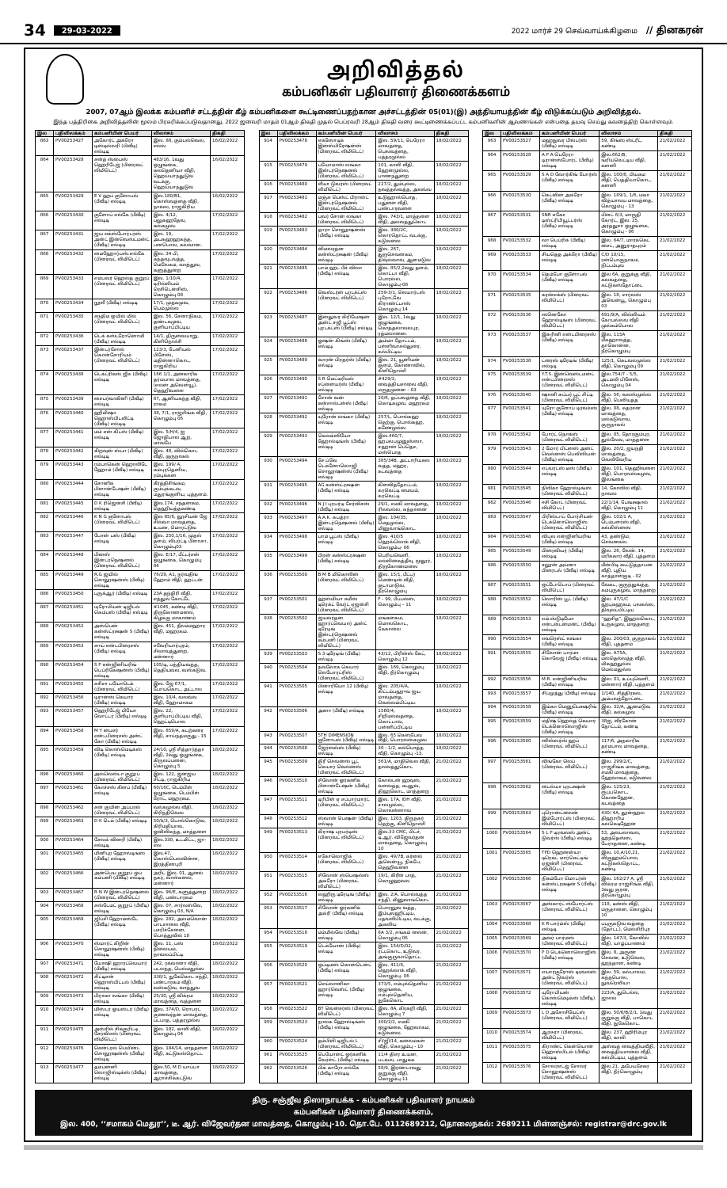34 29-03-2022 2022 மார்ச் 29 செவ்வாய்க்கிழமை // தினகரன்
அறிவித்தல்
கம்பனிகள் பதிவாளர் திணைக்களம்
2007, 07ஆம் இலக்க கம்பனிச் சட்டத்தின் கீழ் கம்பனிகளை கூட்டிணைப்பதற்கான அச்சட்டத்தின் 05(01)(இ) அத்தியாயத்தின் கீழ் விடுக்கப்படும் அறிவித்தல்.
இந்த பத்திரிகை அறிவித்தலின் மூலம் பிரசுரிக்கப்படுவதானது, 2022 ஜனவரி மாதம் 01ஆம் திகதி முதல் பெப்ரவரி 28ஆம் திகதி வரை கூட்டிணைக்கப்பட்ட கம்பனிகளின் ஆவணங்கள் என்பதை தயவு செய்து கவனத்திற் கொள்ளவும்.
| இல | பதிவிலக்கம் | கம்பனியின் பெயர் | விலாசம் | திகதி |
| --- | --- | --- | --- | --- |
| 863 | PV00253427 | அகோர்ட் அக்ரோ டிஸ்டில்லரி (பிவீடி) எல்டிடி | இல. 88, கும்பல்வெல, எல்ல | 16/02/2022 |
| 864 | PV00253428 | சன்த் ஸ்பைஸ் ஹெரிடேஜ் (பிரைவட் லிமிடெட்) | 483/16, 1வது ஒழுங்கை, கலதெனியா வீதி, ஹெய்யாந்துடுவ வடக்கு, ஹெய்யாந்துடுவ | 16/02/2022 |
| 865 | PV00253429 | E V ஹப் குளோபல் (பீவீடி) எல்டிடி | இல.180/B1, கொஸ்வத்தை வீதி, நாவல, ராஜகிரிய | 16/02/2022 |
| 866 | PV00253430 | குளோப் எல்கே (பீவீடி) எல்டிடி | இல. 4/12, பலுகஹதேவ, கல்கமுவ. | 17/02/2022 |
| 867 | PV00253431 | ஜய எக்ஸ்போர்டர்ஸ் அன்ட் இன்வெஸ்ட்மன்ட் (பீவீடி) எல்டிடி | இல. 19, அபகஹஹகந்த, பனபொல, கலவான. | 17/02/2022 |
| 868 | PV00253432 | மைஹோர்பஸ்.எல்கே (பிரைவட் லிமிடெட்) | இல. 34 பி, கந்தவுடவத்த, மெலேகம, வாத்துவ, களுத்துறை | 17/02/2022 |
| 869 | PV00253433 | எம்பவர் ஹெல்த் குறூப் (பிரைவட் லிமிடெட்) | இல. 1/10/4, டிரில்லியம் ரெசிடென்சிஸ், கொழும்பு 08 | 17/02/2022 |
| 870 | PV00253434 | நூலீ (பீவீடி) எல்டிடி | 17/1, முதகமுவ, பெம்முல்ல | 17/02/2022 |
| 871 | PV00253435 | சந்திம ஒயில் மில் (பிரைவட் லிமிடெட்) | இல. 56, சேனாநிகம, தண்டகமுவ, குளியாப்பிட்டிய | 17/02/2022 |
| 872 | PV00253436 | டெக் கஸ்ட்ரோனொமி (பீவீடி) எல்டிடி | 14/1, திருவையாறு, கிளிநொச்சி | 17/02/2022 |
| 873 | PV00253437 | இன்டர்சோல் கொன்சோரியம் (பிரைவட் லிமிடெட்) | 123/3, டேனியல் பிளேஸ், மதின்னாகொட, ராஜகிரிய | 17/02/2022 |
| 874 | PV00253438 | டெக்ட்ரிக்ஸ் ஜீசு (பீவீடி) எல்டிடி | 166 1/1, அனகாரிக தர்மபால மாவத்தை, (எலன் அவென்யூ), தெஹிவளை | 17/02/2022 |
| 875 | PV00253439 | சைபர்வாகினி (பீவீடி) எல்டிடி | 87, ஆனியகந்த வீதி, ராகம | 17/02/2022 |
| 876 | PV00253440 | ஹிமிஷா ஹொஸ்பிடலிட்டி (பீவீடி) எல்டிடி | 38, 7/1, ராஜசிங்க வீதி, கொழும்பு 06 | 17/02/2022 |
| 877 | PV00253441 | மம் என் கிட்ஸ் (பீவீடி) எல்டிடி | இல. 5/H/4, ஐ ஜோதிபால ஆற, மாவபே | 17/02/2022 |
| 878 | PV00253442 | கிறவுன் ஸ்பா (பீவீடி) எல்டிடி | இல. 48, வில்கொட வீதி, குருநாகல் | 17/02/2022 |
| 879 | PV00253443 | ரம்பாகென் ஹொலிடே ஹோம் (பீவீடி) எல்டிடி | இல. 199/ A, கம்புரதெனிய, ரம்புக்கன | 17/02/2022 |
| 880 | PV00253444 | சோனிக் பிளான்டேஷன் (பீவீடி) எல்டிடி | கீர்த்திசிங்கம, கும்புக்கடவ, மதுரங்குளிய, புத்தளம். | 17/02/2022 |
| 881 | PV00253445 | D K ரிஜென்சி (பீவீடி) எல்டிடி | இல.174, சந்தனகம, தெஹியத்தகண்டி | 17/02/2022 |
| 882 | PV00253446 | K N G குளோபல் (பிரைவட் லிமிடெட்) | இல 85/6, லூசியன் ஜே சில்வா மாவத்தை, உயன, மொரட்டுவ | 17/02/2022 |
| 883 | PV00253447 | போன் பஸ் (பீவீடி) எல்டிடி | இல. 250,1/16, முதல் தளம், லிபர்ட்டி பிளாசா, கொழும்பு03 | 17/02/2022 |
| 884 | PV00253448 | பினஸ் இன்டர்நெஷனல் (பிரைவட் லிமிடெட்) | இல. E/17, பீட்டர்சன் ஒழுங்கை, கொழும்பு 06 | 17/02/2022 |
| 885 | PV00253449 | R.G ஜயில் சொலூஷன்ஸ் (பீவீடி) எல்டிடி | 76/29, A1, நர்வதிங் ஹோம் வீதி, ஹட்டன் | 17/02/2022 |
| 886 | PV00253450 | புருக்ஆர் (பீவீடி) எல்டிடி | 23A தந்திரி வீதி, எத்துல் கோட்டே | 17/02/2022 |
| 887 | PV00253451 | யுரோபியன் டிஜிடல் கெம்பஸ் (பீவீடி) எல்டிடி | #1045, கண்டி வீதி, திருகோணமலை, கிழக்கு மாகாணம் | 17/02/2022 |
| 888 | PV00253452 | அஸ்பென் கன்ஸ்ட்ரக்ஷன் S (பீவீடி) எல்டிடி | இல. 451, நீலம்மஹார வீதி, மஹரகம. | 17/02/2022 |
| 889 | PV00253453 | சாய் என்டபிரைசஸ் (பீவீடி) எல்டிடி | சவேரியார்புரம், சிலாவத்துறை, மன்னார் | 17/02/2022 |
| 890 | PV00253454 | S P என்ஜினியரிங் பெப்ரிகேஷன்ஸ் (பீவீடி) எல்டிடி | 105/டி, பந்தியவத்த, தெதியவல, வஸ்கடுவ. | 17/02/2022 |
| 891 | PV00253455 | சசிசா பயோடெக் (பிரைவட் லிமிடெட்) | இல. ஜே 67/1, போயகொட, அட்டால | 17/02/2022 |
| 892 | PV00253456 | டிரான்ஸ் கெயார் (பீவீடி) எல்டிடி | இல. 10/4, வலவ்வ வீதி, ஹோமாகம | 17/02/2022 |
| 893 | PV00253457 | ஹெரிடேஜ் பியோ வோட்டர் (பீவீடி) எல்டிடி | இல. 22, குளியாப்பிட்டிய வீதி, ஹெட்டிபொல | 17/02/2022 |
| 894 | PV00253458 | M Y பைசர் என்டபிரைசஸ் அன்ட் கோ (பீவீடி) எல்டிடி | இல. 859/A, கடற்கரை வீதி, சாய்ந்தமருது - 15 | 17/02/2022 |
| 895 | PV00253459 | விடி கொஸ்மெடிக்ஸ் (பீவீடி) எல்டிடி | 24/10, ஸ்ரீ சித்தார்த்தா வீதி, 2வது ஒழுங்கை, கிருலப்பனை, கொழும்பு 5 | 18/02/2022 |
| 896 | PV00253460 | அல்லெஸ்டா குறூப் (பிரைவட் லிமிடெட்) | இல. 122, ஜனஜய சிட்டி, ராஜகிரிய | 18/02/2022 |
| 897 | PV00253461 | கோச்சஸ் கிளப் (பீவீடி) எல்டிடி | 60/16C, டெம்பிள் ஒழுங்கை, டெம்பிள் ரோட், மஹரகம. | 18/02/2022 |
| 898 | PV00253462 | சன் குயின் அப்பரல் (பிரைவட் லிமிடெட்) | வல்கமுல்ல வீதி, கிரிந்திவெல | 18/02/2022 |
| 899 | PV00253463 | D K டெக் (பீவீடி) எல்டிடி | 50/b/3, பொல்கொடுவ, கிரிமதியாவ, ஓவிலிகந்த, மாத்தளை | 18/02/2022 |
| 900 | PV00253464 | சேலக் வினரி (பீவீடி) எல்டிடி | இல.330, உடமிட்ட, ஜா-எல | 18/02/2022 |
| 901 | PV00253465 | மினிபுர ஹோல்டிங்ஸ் (பீவீடி) எல்டிடி | இல.47, கொஸ்பெலவின்ன, இரத்தினபுரி | 18/02/2022 |
| 902 | PV00253466 | அன்பெய குறூப் ஒப் கம்பனி (பீவீடி) எல்டிடி | அரிட் இல. 01, ஆனல் நகர், வாள்கலை, மன்னார் | 18/02/2022 |
| 903 | PV00253467 | R N W இன்டர்நெஷனல் (பிரைவட் லிமிடெட்) | இல. 96/E, களுத்துறை வீதி, பண்டாரகம | 18/02/2022 |
| 904 | PV00253468 | சஸ்டேமட் குறூப் (பீவீடி) எல்டிடி | இல. 07, சார்லஸ்வே, கொழும்பு 03, N/A | 18/02/2022 |
| 905 | PV00253469 | ஜிப்சி ஹோம்ஸ்டே (பீவீடி) எல்டிடி | இல. 282, அலம்வொன் பாடசாலை வீதி, பசரிச்சேனை, பொத்துவில் 18 | 18/02/2022 |
| 906 | PV00253470 | ஸ்மார்ட் கிறின் சொலூஷன்ஸ் (பீவீடி) எல்டிடி | இல. 11, பஸ் நிலையம், நாவலப்பிட்டி | 18/02/2022 |
| 907 | PV00253471 | யோஷி ஹார்ட்வெயார் (பீவீடி) எல்டிடி | 242, ரக்வானா வீதி, படலந்த, பெல்மதுல்ல | 18/02/2022 |
| 908 | PV00253472 | சிட்டிசன் ஹொஸ்பிட்டல் (பீவீடி) எல்டிடி | 338/1, நுகேகொட சந்தி, பண்டாரகம வீதி, வஸ்கடுவ, வாத்துவ | 18/02/2022 |
| 909 | PV00253473 | பிராகா லங்கா (பீவீடி) எல்டிடி | 25/30, ஸ்ரீ விக்ரம மாவத்தை, வத்தளை | 18/02/2022 |
| 910 | PV00253474 | மிஸ்டர் ஓய்ஸ்டர் (பீவீடி) எல்டிடி | இல. 374/D, ரொபர்ட் குணவர்தன மாவத்தை, படபாத, பத்தரமுல்ல | 18/02/2022 |
| 911 | PV00253475 | அஸ்ரில் சிக்குரிட்டி சேர்விசஸ் (பிரைவட் லிமிடெட்) | இல. 182, காலி வீதி, கொழும்பு 04 | 18/02/2022 |
| 912 | PV00253476 | சென்ட்ரல் பெயின்ட் சொலூஷன்ஸ் (பீவீடி) எல்டிடி | இல. 184/14, மாத்தளை வீதி, கட்டுகஸ்தொட்ட | 18/02/2022 |
| 913 | PV00253477 | தம்பன்னி லொஜிஸ்டிக்ஸ் (பீவீடி) எல்டிடி | இல.50, M D யாப்பா மாவத்தை, ஆராச்சிக்கட்டுவ | 18/02/2022 |
| இல | பதிவிலக்கம் | கம்பனியின் பெயர் | விலாசம் | திகதி |
| --- | --- | --- | --- | --- |
| 914 | PV00253478 | எக்ஸோடிக் இன்ஸ்பிரேஷன்ஸ் (பிரைவட் லிமிடெட்) | இல. 59/11, பெரேரா மாவத்தை, பெலவத்தை, பத்தரமுல்ல | 18/02/2022 |
| 915 | PV00253479 | பயோமாஸ் லங்கா இன்டர்நெஷனல் (பிரைவட் லிமிடெட்) | 101, காலி வீதி, ஹேனமுல்ல, பாணந்துறை | 18/02/2022 |
| 916 | PV00253480 | லீயா டுவர்ஸ் (பிரைவட் லிமிடெட்) | 227/2, தும்புல்ல, நவத்தல்வத்த, அலவ்வ | 18/02/2022 |
| 917 | PV00253481 | மஞ்சு பெஸ்ட் பிரான்ட் இன்டர்நெஷனல் (பிரைவட் லிமிடெட்) | உடுஹால்பொத, பதுளை வீதி, பண்டாரவளை | 18/02/2022 |
| 918 | PV00253482 | பவர் சோன் லங்கா (பிரைவட் லிமிடெட்) | இல. 743/1, மாத்தளை வீதி, அலவத்துகொட | 18/02/2022 |
| 919 | PV00253483 | தாரா சொலூஷன்ஸ் (பீவீடி) எல்டிடி | இல. 380/2C, கொரதொட்ட வடக்கு, கடுவலை | 18/02/2022 |
| 920 | PV00253484 | விமலரத்ன கன்ஸ்ட்ரக்ஷன் (பீவீடி) எல்டிடி | இல. 267, துருசெவனகம, திவுல்வாவ, ஆனமடுவ | 18/02/2022 |
| 921 | PV00253485 | பாம் ஹட் பீச் விலா (பீவீடி) எல்டிடி | இல. 85/2,2வது தளம், கொட்டா வீதி, பொரல்ல, கொழும்பு-08 | 18/02/2022 |
| 922 | PV00253486 | வெஸ்டர்ன் புரடக்ட்ஸ் (பிரைவட் லிமிடெட்) | 259-3/1, லெயார்டஸ் புரோட்வே கிராண்ட்பாஸ் கொழும்பு 14 | 18/02/2022 |
| 923 | PV00253487 | இன்துவர கிரியேஷன் அன்ட் சஜி பூட்ஸ் புரடக்ட்ஸ் (பீவீடி) எல்டிடி | இல. 12/1, 1வது ஒழுங்கை, கொத்தலாவலபுர, ரத்மலானை. | 18/02/2022 |
| 924 | PV00253488 | ஓஷன் கிங்ஸ் (பீவீடி) எல்டிடி | அம்மா தோட்டம், பள்ளிவாசல்துரை, கல்பிட்டிய | 18/02/2022 |
| 925 | PV00253489 | வாரன் பிரதர்ஸ் (பீவீடி) எல்டிடி | இல. 21, யூனியன் குளம், கோணாவில், கிளிநொச்சி | 18/02/2022 |
| 926 | PV00253490 | S R மெட்டீரியல் சப்ளையர்ஸ் (பீவீடி) எல்டிடி | #429/3, வைத்தியசாலை வீதி, மருதமுனை – 03 | 18/02/2022 |
| 927 | PV00253491 | சோன் வன் கன்சால்டன்ஸ் (பீவீடி) எல்டிடி | 20/6, தப்பவத்தை வீதி, கொடிகமுவ, மஹரகம | 18/02/2022 |
| 928 | PV00253492 | யுரோன் லங்கா (பீவீடி) எல்டிடி | 257/L, பொல்கஹ தெற்கு, பொல்கஹ, கணேமுல்ல | 18/02/2022 |
| 929 | PV00253493 | கெலக்ஸியோ ஹோல்டிங்ஸ் (பீவீடி) எல்டிடி | இல.460/7, ஹபலபமுனுஸ்ஸா, சஹான் பெதெச, மஸ்பொத | 18/02/2022 |
| 930 | PV00253494 | சே.ப்வே டெக்னோலொஜி சொலூஷன்ஸ் (பீவீடி) எல்டிடி | 385/34B, அட்டாரியகல வத்த, மஹர, கடவத்தை | 18/02/2022 |
| 931 | PV00253495 | AG கன்ஸ்ட்ரக்ஷன் (பீவீடி) எல்டிடி | கிளவித்தோட்டம், கரவெட்டி மையம், கரவெட்டி | 18/02/2022 |
| 932 | PV00253496 | N J I புரபர்டி சேர்விசஸ் (பீவீடி) எல்டிடி | 29/1, சமகி மாவத்தை, ரிலவல்ல, கந்தானை | 18/02/2022 |
| 933 | PV00253497 | A.A.K. சுபத்ரா இன்டர்நெஷனல் (பீவீடி) எல்டிடி | இல. 104/35, மெதமுல்ல, மினுவாங்கொட. | 18/02/2022 |
| 934 | PV00253498 | பாம் பூட்ஸ் (பீவீடி) எல்டிடி | இல. 410/5 ஹெவ்லொக் வீதி, கொழும்பு- 06 | 18/02/2022 |
| 935 | PV00253499 | பிரன் கன்ஸ்ட்ரக்ஷன் (பீவீடி) எல்டிடி | பெரியவெளி, மல்லிகைத்தீவு, மூதூர், திருகோணமலை | 18/02/2022 |
| 936 | PV00253500 | B M B மிகொலின் (பிரைவட் லிமிடெட்) | இல. 15/1, பீட்டர் மெண்டிஸ் வீதி, குடாபாடுவ, நீர்கொழும்பு | 18/02/2022 |
| 937 | PV00253501 | ஹஸ்மியா கமீஸ் டிரெக்ட் வேர்ட் ஏஜன்சி (பிரைவட் லிமிடெட்) | F - 99, பீப்பல்ஸ், கொழும்பு – 11 | 18/02/2022 |
| 938 | PV00253502 | ஜயவர்தன ஹார்ட்வெயார் அன்ட் டிரேடிங் இன்டர்நெஷனல் கம்பனி (பிரைவட் லிமிடெட்) | மங்களகம, மொலகொட, கேகாலை | 18/02/2022 |
| 939 | PV00253503 | S 3 டிரேடிங் (பீவீடி) எல்டிடி | 43/12, பிரின்ஸ் கேட், கொழும்பு 12 | 18/02/2022 |
| 940 | PV00253504 | நவலோக கெயார் லெபோரட்ரிஸ் (பிரைவட் லிமிடெட்) | இல. 169, கொழும்பு வீதி, நீர்கொழும்பு | 18/02/2022 |
| 941 | PV00253505 | பினாரியோ 12 (பீவீடி) எல்டிடி | இல. 205/4/A, கிட்டம்பஹுவ ஜய மாவத்தை, வெல்லம்பிட்டிய. | 18/02/2022 |
| 942 | PV00253506 | அனா (பீவீடி) எல்டிடி | 1580/4, சிறிமல்வத்தை, கொட்டாவ, பன்னிப்பிட்டிய | 18/02/2022 |
| 943 | PV00253507 | 5TH DIMENSION குளோபல் (பீவீடி) எல்டிடி | இல. 65 கெஸ்பேவ வீதி, பொரலஸ்கமுவ | 18/02/2022 |
| 944 | PV00253508 | ஜேர்ஸல்ஸ் (பீவீடி) எல்டிடி | 30 - 1/2, கல்பொத்த வீதி, கொழும்பு -13. | 18/02/2022 |
| 945 | PV00253509 | திரீ செவன்ஸ் பூட் கெயார் வெல்னஸ் (பிரைவட் லிமிடெட்) | 561/A, மாதிவெல வீதி, தலவத்துகொட | 21/02/2022 |
| 946 | PV00253510 | சிலோன் ஓர்கனிக் பிளான்டேஷன் (பீவீடி) எல்டிடி | கோல்டன் ஹவுஸ், வளவத்த, கபுதுவ, திஹகொட, மாத்தறை | 21/02/2022 |
| 947 | PV00253511 | டிரிபிள் ஏ சப்பார்மார்ட் (பிரைவட் லிமிடெட்) | இல. 17A, IDH வீதி, சாலமுல்ல, கொலன்னாவ | 21/02/2022 |
| 948 | PV00253512 | ஸ்வான் பெஷன் (பீவீடி) எல்டிடி | இல. 1203, திருநகர் தெற்கு, கிளிநொச்சி | 21/02/2022 |
| 949 | PV00253513 | கிராஷ புரபர்டிஸ் (பிரைவட் லிமிடெட்) | இல.33 CMC, பிட்ச், டி.ஆர். விஜேவர்தன மாவத்தை, கொழும்பு 10 | 21/02/2022 |
| 950 | PV00253514 | எகோலொஜிக் (பிரைவட் லிமிடெட்) | இல. 49/7B, கர்னல் அவென்யூ, நிகபே, தெஹிவளை | 21/02/2022 |
| 951 | PV00253515 | சிலோன் ஸ்பெஷல்ஸ் அக்ரோ (பிரைவட் லிமிடெட்) | 19/1, கிரீன் பாத், கொழுஹவல | 21/02/2022 |
| 952 | PV00253516 | லஹிரு டிரேடிங் (பீவீடி) எல்டிடி | இல. 2/A, பொல்வத்த சந்தி, மினுவாங்கொட | 21/02/2022 |
| 953 | PV00253517 | சிலோன் ஓர்கனிக் அக்ரி (பீவீடி) எல்டிடி | பொரலுவ வத்த, இம்புலஹிட்டிய, பதவலிபிட்டிய, வடக்கு, அகலிய | 21/02/2022 |
| 954 | PV00253518 | மம்மில்வே (பீவீடி) எல்டிடி | 8A 3/2, சங்கம் லைன், கொழும்பு 06 | 21/02/2022 |
| 955 | PV00253519 | டெக்யோன் (பீவீடி) எல்டிடி | இல. 154/D/02, ரட்டகொட, உடுவர, அங்குருவாதொட்ட | 21/02/2022 |
| 956 | PV00253520 | ஒப்டிமஸ் கொன்டென்ட் (பீவீடி) எல்டிடி | இல. 411/6, ஹெவ்லாக் வீதி, கொழும்பு- 06 | 21/02/2022 |
| 957 | PV00253521 | செய்லானிகா ஹார்வெஸ்ட் (பீவீடி) எல்டிடி | 373/5, எம்புல்தெனிய ஒழுங்கை, எம்புல்தெனிய, நுகேகொட | 21/02/2022 |
| 958 | PV00253522 | BT வென்சர்ஸ் (பிரைவட் லிமிடெட்) | இல. 8A, கிரகறி வீதி, கொழும்பு 7 | 21/02/2022 |
| 959 | PV00253523 | நாலக ஹோல்டிங்ஸ் (பீவீடி) எல்டிடி | 300/2/2, சமகி ஒழுங்கை, ஹேவாகம, கடுவலை. | 21/02/2022 |
| 960 | PV00253524 | தம்பிலி டிஜிடல் L (பிரைவட் லிமிடெட்) | சி/ஜி/14, கலைமகள் வீதி, கொழும்பு - 10 | 21/02/2022 |
| 961 | PV00253525 | பெயோனட் ஓர்கனிக் வேர்ள்ட் (பீவீடி) எல்டிடி | 11/4 திசர உயன, படவல, பாதுக்க | 21/02/2022 |
| 962 | PV00253526 | பிக் காரோ.எல்கே (பீவீடி) எல்டிடி | 58/9, இரண்டாவது குறுக்கு வீதி, கொழும்பு-11 | 21/02/2022 |
| இல | பதிவிலக்கம் | கம்பனியின் பெயர் | விலாசம் | திகதி |
| --- | --- | --- | --- | --- |
| 963 | PV00253527 | மஹநுவர பில்டர்ஸ் (பீவீடி) எல்டிடி | 59, கிங்ஸ் ஸ்ட்ரீட், கண்டி | 21/02/2022 |
| 964 | PV00253528 | A P A பெரேரா டிரான்ஸ்போர்ட் (பீவீடி) எல்டிடி | இல.662/B, ஙரியவெட்டிய வீதி, களனி | 21/02/2022 |
| 965 | PV00253529 | S A D வோர்கிங் போர்ஸ் (பீவீடி) எல்டிடி | இல. 100/8, பியகம வீதி, பெத்தியாகொட, களனி | 21/02/2022 |
| 966 | PV00253530 | கெட்வின் அக்ரோ (பீவீடி) எல்டிடி | இல. 189/1, 1/6, மகா வித்யாலய மாவத்தை, கொழும்பு - 13 | 21/02/2022 |
| 967 | PV00253531 | SNR எகோ டிஸ்ட்ரிபியூட்டர்ஸ் (பீவீடி) எல்டிடி | பிளட் 6/3, மாருதி கோர்ட், இல. 25, அர்த்துசா ஒழுங்கை, கொழும்பு - 06 | 21/02/2022 |
| 968 | PV00253532 | லா பெப்ரிக் (பீவீடி) எல்டிடி | இல. 64/7, மார்க்கெட் சைட், அனுராதபுரம் | 21/02/2022 |
| 969 | PV00253533 | சியதெத அக்ரோ (பீவீடி) எல்டிடி | C/D 10/15, ரன்பொகுநாகம, நிட்டம்புவ | 21/02/2022 |
| 970 | PV00253534 | தெம்போ குளோபல் (பீவீடி) எல்டிடி | இல 6A, குறுக்கு வீதி, கலவத்தை, கட்டுகஸ்தோட்டை | 21/02/2022 |
| 971 | PV00253535 | கரன்எக்ஸ் (பிரைவட் லிமிடெட்) | இல. 18, சார்லஸ் அவென்யூ, கொழும்பு 03 | 21/02/2022 |
| 972 | PV00253536 | ஸனெகோ ஹோல்டிங்ஸ் (பிரைவட் லிமிடெட்) | 691/9/A, வில்லியம் கோபல்லவ வீதி முல்கம்பொல | 21/02/2022 |
| 973 | PV00253537 | இசுரினி என்டபிரைசஸ் (பீவீடி) எல்டிடி | இல. 115A மீகஹாவத்த, தாகொன்ன, நீர்கொழும்பு | 21/02/2022 |
| 974 | PV00253538 | ட்ரைஸ் டிரேடிங் (பீவீடி) எல்டிடி | 125/1, கெடவலமுல்ல வீதி, கொழும்பு 09 | 21/02/2022 |
| 975 | PV00253539 | Y.T.S. இன்வெஸ்ட்மன்ட் என்டபிரைசஸ் (பிரைவட் லிமிடெட்) | இல.754/7 - 5/5, அடமலி பிளேஸ், கொழும்பு 04 | 21/02/2022 |
| 976 | PV00253540 | ஷானி சுப்பர் பூட் சிட்டி (பிரைவட் லிமிடெட்) | இல. 56, வலஸ்முல்ல வீதி, பெலியத்த | 21/02/2022 |
| 977 | PV00253541 | யுரோ குளோப் டிரவலஸ் (பீவீடி) எல்டிடி | இல. 08, சுதர்சன மாவத்தை, மல்கடுவாவ, குருநாகல் | 21/02/2022 |
| 978 | PV00253542 | போர்ட் நொக்ஸ் (பிரைவட் லிமிடெட்) | இல. 05, தோரகும்புர, துல்லேவ, மாத்தளை | 21/02/2022 |
| 979 | PV00253543 | 2 மோர் பிட்னஸ் அன்ட் வெல்னஸ் பெவிலியன் (பீவீடி) எல்டிடி | இல. 20/2, ஜயந்தி மாவத்தை, வெலிவேரிய | 21/02/2022 |
| 980 | PV00253544 | எட்வர்ட்ஸ் டீஸ் (பீவீடி) எல்டிடி | இல. 101, தெஹிவளை வீதி, பொரலஸ்கமுவ, இலங்கை | 21/02/2022 |
| 981 | PV00253545 | நிலிகா ஹோல்டிங்ஸ் (பிரைவட் லிமிடெட்) | 14, கோவில் வீதி, நாவல | 21/02/2022 |
| 982 | PV00253546 | ஈசி கோட் (பிரைவட் லிமிடெட்) | 22/1/14, பேங்க்ஷால் வீதி, கொழும்பு 11 | 21/02/2022 |
| 983 | PV00253547 | பிரிஸ்டாப் போர்சியன் டெக்னொலொஜிஸ் (பிரைவட் லிமிடெட்) | இல. 102/1 A, டெம்பளர்ஸ் வீதி, கல்கிஸ்ஸை | 21/02/2022 |
| 984 | PV00253548 | விபுல என்ஜினியரிங் (பீவீடி) எல்டிடி | 43, தண்டும, செவனகல. | 21/02/2022 |
| 985 | PV00253549 | பிரைவியர் (பீவீடி) எல்டிடி | இல. 26, லேன். 14, மரிக்கார் வீதி, புத்தளம் | 21/02/2022 |
| 986 | PV00253550 | சலூன் அய்னா பிரைடல் (பீவீடி) எல்டிடி | மீன்பிடி கூட்டுத்தாபன வீதி, புதிய காத்தான்குடி - 02 | 21/02/2022 |
| 987 | PV00253551 | ஒட்டோடொப் (பிரைவட் லிமிடெட்) | வேகட, குருந்துவத்த, கம்புருகமுவ, மாத்தறை | 21/02/2022 |
| 988 | PV00253552 | லொரிஸ் பூட் (பீவீடி) எல்டிடி | இல. 47/1/C ஹபுகஹகம, பலகல்ல, திவுலப்பிட்டிய | 21/02/2022 |
| 989 | PV00253553 | எம்.ஸ்டுடியோ என்டடைன்மன்ட் (பீவீடி) எல்டிடி | “ஹசித”, இஹலகொட, உருகமுவ, மாத்தறை | 21/02/2022 |
| 990 | PV00253554 | எவரெஸ்ட் லங்கா (பீவீடி) எல்டிடி | இல. 200/03, குருநாகல் வீதி, புத்தளம் | 21/02/2022 |
| 991 | PV00253555 | சிலோன் பார்மா கொலேஜ் (பீவீடி) எல்டிடி | இல. A75A, மல்தெல்லத்த வீதி, மிகஹதுல்ல மெல்மதுல்ல | 21/02/2022 |
| 992 | PV00253556 | M.R. என்ஜினியரிங் (பீவீடி) எல்டிடி | இல: 01, உப்புவெளி, மன்னார் வீதி, புத்தளம் | 21/02/2022 |
| 993 | PV00253557 | சிப்முத்து (பீவீடி) எல்டிடி | 1/140, சித்திரகல, அம்பலந்தோட்டை. | 21/02/2022 |
| 994 | PV00253558 | இம்கா மெனுபெக்ஷரிங் (பீவீடி) எல்டிடி | இல. 32/A, ஆனமடுவ வீதி, கல்கமுவ | 21/02/2022 |
| 995 | PV00253559 | மதிஷ் ஹெல்த் கெயார் டெக்னொலொஜிஸ் (பீவீடி) எல்டிடி | 38ஐ, வீரகோன் தோட்டம், கண்டி | 21/02/2022 |
| 996 | PV00253560 | ஸிஸ்லர்ஸ் ஹப் (பிரைவட் லிமிடெட்) | 117/6, அநகாரிக தர்மபால மாவத்தை, கண்டி | 21/02/2022 |
| 997 | PV00253561 | விங்கோ லெப் (பிரைவட் லிமிடெட்) | இல. 299/2/C, ராஜசிங்க மாவத்தை, சமகி மாவத்தை, ஹேவாகம, கடுவலை | 21/02/2022 |
| 998 | PV00253562 | டைல்யா புரடக்ஷன் (பீவீடி) எல்டிடி | இல. 125/23, ரூப்பகொட, கொனஹேன, கடவத்தை | 21/02/2022 |
| 999 | PV00253563 | புரொன்ட்லைன் இம்போர்ட்ஸ் (பிரைவட் லிமிடெட்) | 430/ 4A, தூன்ஹல திஹாரிய கலகெடிஹேன | 21/02/2022 |
| 1000 | PV00253564 | S L P டிரவலஸ் அன்ட் டுவர்ஸ் (பீவீடி) எல்டிடி | 53, அலபலாவல, ஹந்தெஸ்ஸ, பேராதனை, கண்டி. | 21/02/2022 |
| 1001 | PV00253565 | TPD ஹெனன்யா டிரெக்ட் மார்கெட்டிங் ஏஜன்சி (பிரைவட் லிமிடெட்) | இல. 10,A/10,21, விகுஹம்பொல, கட்டுகஸ்தொட்ட, கண்டி | 21/02/2022 |
| 1002 | PV00253566 | நிகம்போ மொடர்ன் கன்ஸ்ட்ரக்ஷன் S (பீவீடி) எல்டிடி | இல. 162/27 A, ஸ்ரீ விக்ரம ராஜசிங்க வீதி, 3வது குரன, நீர்கொழும்பு | 21/02/2022 |
| 1003 | PV00253567 | அஸ்கார்ட் ஸ்போர்ட்ஸ் (பிரைவட் லிமிடெட்) | 118, டீன்ஸ் வீதி, மருதானை, கொழும்பு 10 | 21/02/2022 |
| 1004 | PV00253568 | K R பார்ம்ஸ் (பீவீடி) எல்டிடி | பபுருகடுவ வத்தை (தோட்ட), மெல்சிரிபுர | 21/02/2022 |
| 1005 | PV00253569 | அவர் பார்மஸ் (பிரைவட் லிமிடெட்) | இல. 147/3, கோவில் வீதி, யாழ்ப்பாணம் | 21/02/2022 |
| 1006 | PV00253570 | P D டெக்னொலொஜிஸ் (பீவீடி) எல்டிடி | இல. 8, அருண செவன, உடுவெல, ஹந்தான, கண்டி | 21/02/2022 |
| 1007 | PV00253571 | எயார்குரோஸ் டிரவலஸ் அன்ட் டுவர்ஸ் (பிரைவட் லிமிடெட்) | இல. 59, கல்பாலம, கந்தபொல, நுவரெலியா | 21/02/2022 |
| 1008 | PV00253572 | யுரோபியன் கொஸ்மெடிக்ஸ் (பீவீடி) எல்டிடி | 223/A, துடெல்ல, ஜாஎல | 21/02/2022 |
| 1009 | PV00253573 | L D அசோசியேட்ஸ் (பிரைவட் லிமிடெட்) | இல. 50/6/B/2/1, 1வது குறுக்கு வீதி, பாகொட வீதி, நுகேகொட. | 21/02/2022 |
| 1010 | PV00253574 | ஆர்சுரா (பிரைவட் லிமிடெட்) | இல. 237, ஹிரிம்புர வீதி, காலி | 21/02/2022 |
| 1011 | PV00253575 | கிராண்ட் கென்யொன் ஹொஸ்பிடல் (பீவீடி) எல்டிடி | அஸ்வத் வைத்தியவீதி, வைத்தியசாலை வீதி, கல்பிட்டிய, புத்தளம். | 21/02/2022 |
| 1012 | PV00253576 | சோலர்எட்ஜ் சோலர் சொலூஷன்ஸ் (பிரைவட் லிமிடெட்) | இல.21, அபேயசேகர வீதி, நீர்கொழும்பு | 21/02/2022 |
திரு. சஞ்ஜீவ திஸாநாயக்க - கம்பனிகள் பதிவாளர் நாயகம்
கம்பனிகள் பதிவாளர் திணைக்களம்,
இல. 400, ‘‘சமாகம் மெதுர’’, டீ. ஆர். விஜேவர்தன மாவத்தை, கொழும்பு-10. தொ.பே. 0112689212, தொலைநகல்: 2689211 மின்னஞ்சல்: registrar@drc.gov.lk